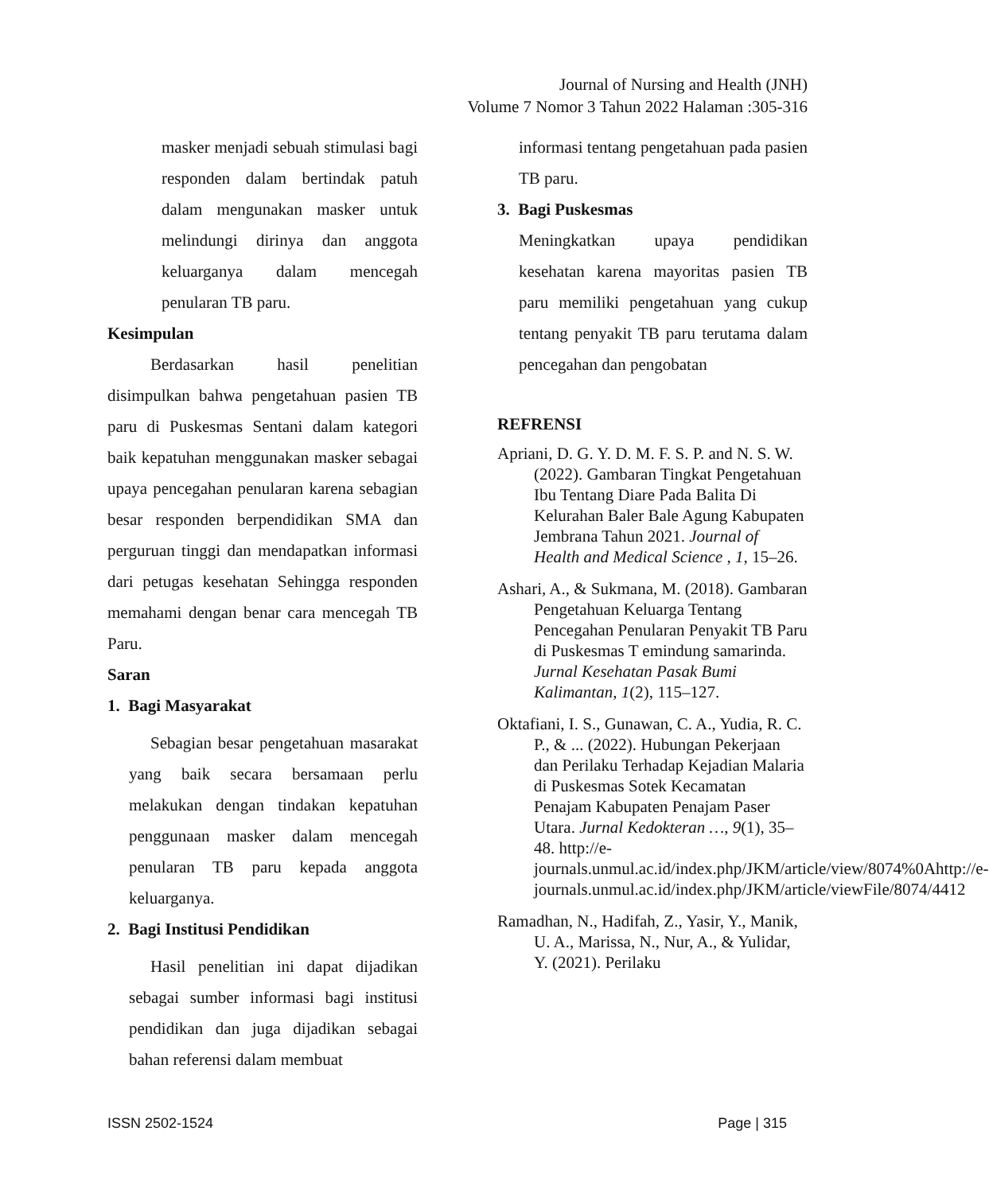Journal of Nursing and Health (JNH)
Volume 7 Nomor 3 Tahun 2022 Halaman :305-316
masker menjadi sebuah stimulasi bagi responden dalam bertindak patuh dalam mengunakan masker untuk melindungi dirinya dan anggota keluarganya dalam mencegah penularan TB paru.
Kesimpulan
Berdasarkan hasil penelitian disimpulkan bahwa pengetahuan pasien TB paru di Puskesmas Sentani dalam kategori baik kepatuhan menggunakan masker sebagai upaya pencegahan penularan karena sebagian besar responden berpendidikan SMA dan perguruan tinggi dan mendapatkan informasi dari petugas kesehatan Sehingga responden memahami dengan benar cara mencegah TB Paru.
Saran
1. Bagi Masyarakat
Sebagian besar pengetahuan masarakat yang baik secara bersamaan perlu melakukan dengan tindakan kepatuhan penggunaan masker dalam mencegah penularan TB paru kepada anggota keluarganya.
2. Bagi Institusi Pendidikan
Hasil penelitian ini dapat dijadikan sebagai sumber informasi bagi institusi pendidikan dan juga dijadikan sebagai bahan referensi dalam membuat
informasi tentang pengetahuan pada pasien TB paru.
3. Bagi Puskesmas
Meningkatkan upaya pendidikan kesehatan karena mayoritas pasien TB paru memiliki pengetahuan yang cukup tentang penyakit TB paru terutama dalam pencegahan dan pengobatan
REFRENSI
Apriani, D. G. Y. D. M. F. S. P. and N. S. W. (2022). Gambaran Tingkat Pengetahuan Ibu Tentang Diare Pada Balita Di Kelurahan Baler Bale Agung Kabupaten Jembrana Tahun 2021. Journal of Health and Medical Science , 1, 15–26.
Ashari, A., & Sukmana, M. (2018). Gambaran Pengetahuan Keluarga Tentang Pencegahan Penularan Penyakit TB Paru di Puskesmas T emindung samarinda. Jurnal Kesehatan Pasak Bumi Kalimantan, 1(2), 115–127.
Oktafiani, I. S., Gunawan, C. A., Yudia, R. C. P., & ... (2022). Hubungan Pekerjaan dan Perilaku Terhadap Kejadian Malaria di Puskesmas Sotek Kecamatan Penajam Kabupaten Penajam Paser Utara. Jurnal Kedokteran …, 9(1), 35–48. http://e-journals.unmul.ac.id/index.php/JKM/article/view/8074%0Ahttp://e-journals.unmul.ac.id/index.php/JKM/article/viewFile/8074/4412
Ramadhan, N., Hadifah, Z., Yasir, Y., Manik, U. A., Marissa, N., Nur, A., & Yulidar, Y. (2021). Perilaku
ISSN 2502-1524 Page | 315